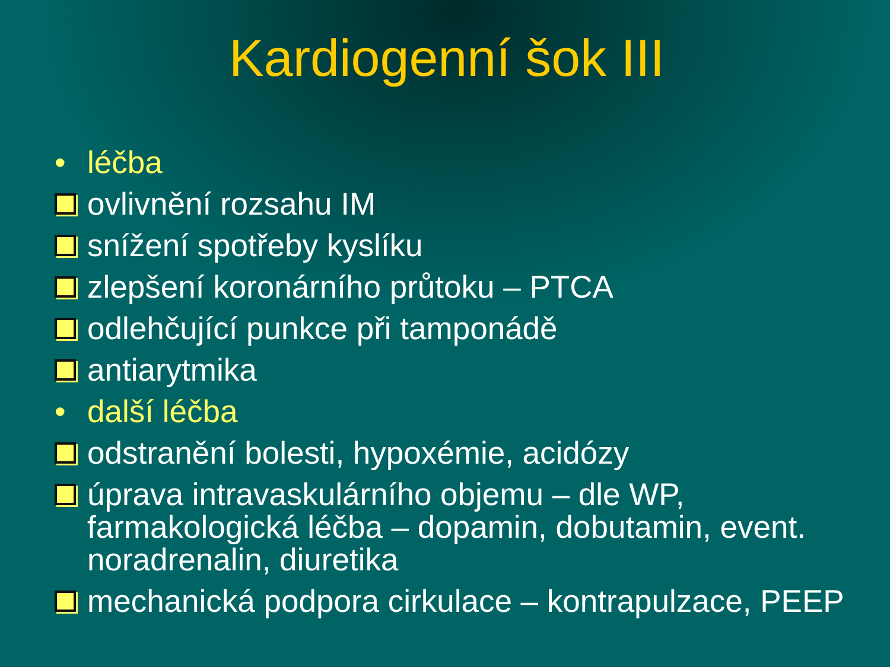Kardiogenní šok III
• léčba
ovlivnění rozsahu IM
snížení spotřeby kyslíku
zlepšení koronárního průtoku – PTCA
odlehčující punkce při tamponádě
antiarytmika
• další léčba
odstranění bolesti, hypoxémie, acidózy
úprava intravaskulárního objemu – dle WP, farmakologická léčba – dopamin, dobutamin, event. noradrenalin, diuretika
mechanická podpora cirkulace – kontrapulzace, PEEP